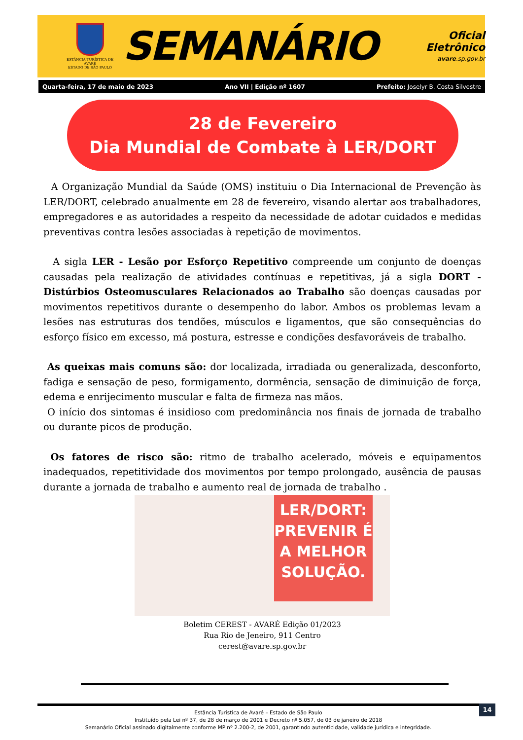ESTÂNCIA TURÍSTICA DE AVARÉ
ESTADO DE SÃO PAULO
SEMANÁRIO
Oficial Eletrônico
avare.sp.gov.br
Quarta-feira, 17 de maio de 2023 Ano VII | Edição nº 1607 Prefeito: Joselyr B. Costa Silvestre
28 de Fevereiro
Dia Mundial de Combate à LER/DORT
A Organização Mundial da Saúde (OMS) instituiu o Dia Internacional de Prevenção às LER/DORT, celebrado anualmente em 28 de fevereiro, visando alertar aos trabalhadores, empregadores e as autoridades a respeito da necessidade de adotar cuidados e medidas preventivas contra lesões associadas à repetição de movimentos.
A sigla LER - Lesão por Esforço Repetitivo compreende um conjunto de doenças causadas pela realização de atividades contínuas e repetitivas, já a sigla DORT - Distúrbios Osteomusculares Relacionados ao Trabalho são doenças causadas por movimentos repetitivos durante o desempenho do labor. Ambos os problemas levam a lesões nas estruturas dos tendões, músculos e ligamentos, que são consequências do esforço físico em excesso, má postura, estresse e condições desfavoráveis de trabalho.
As queixas mais comuns são: dor localizada, irradiada ou generalizada, desconforto, fadiga e sensação de peso, formigamento, dormência, sensação de diminuição de força, edema e enrijecimento muscular e falta de firmeza nas mãos.
O início dos sintomas é insidioso com predominância nos finais de jornada de trabalho ou durante picos de produção.
Os fatores de risco são: ritmo de trabalho acelerado, móveis e equipamentos inadequados, repetitividade dos movimentos por tempo prolongado, ausência de pausas durante a jornada de trabalho e aumento real de jornada de trabalho .
LER/DORT:
PREVENIR É
A MELHOR
SOLUÇÃO.
Boletim CEREST - AVARÉ Edição 01/2023
Rua Rio de Jeneiro, 911 Centro
cerest@avare.sp.gov.br
Estância Turística de Avaré – Estado de São Paulo
Instituído pela Lei nº 37, de 28 de março de 2001 e Decreto nº 5.057, de 03 de janeiro de 2018
Semanário Oficial assinado digitalmente conforme MP nº 2.200-2, de 2001, garantindo autenticidade, validade jurídica e integridade.
14